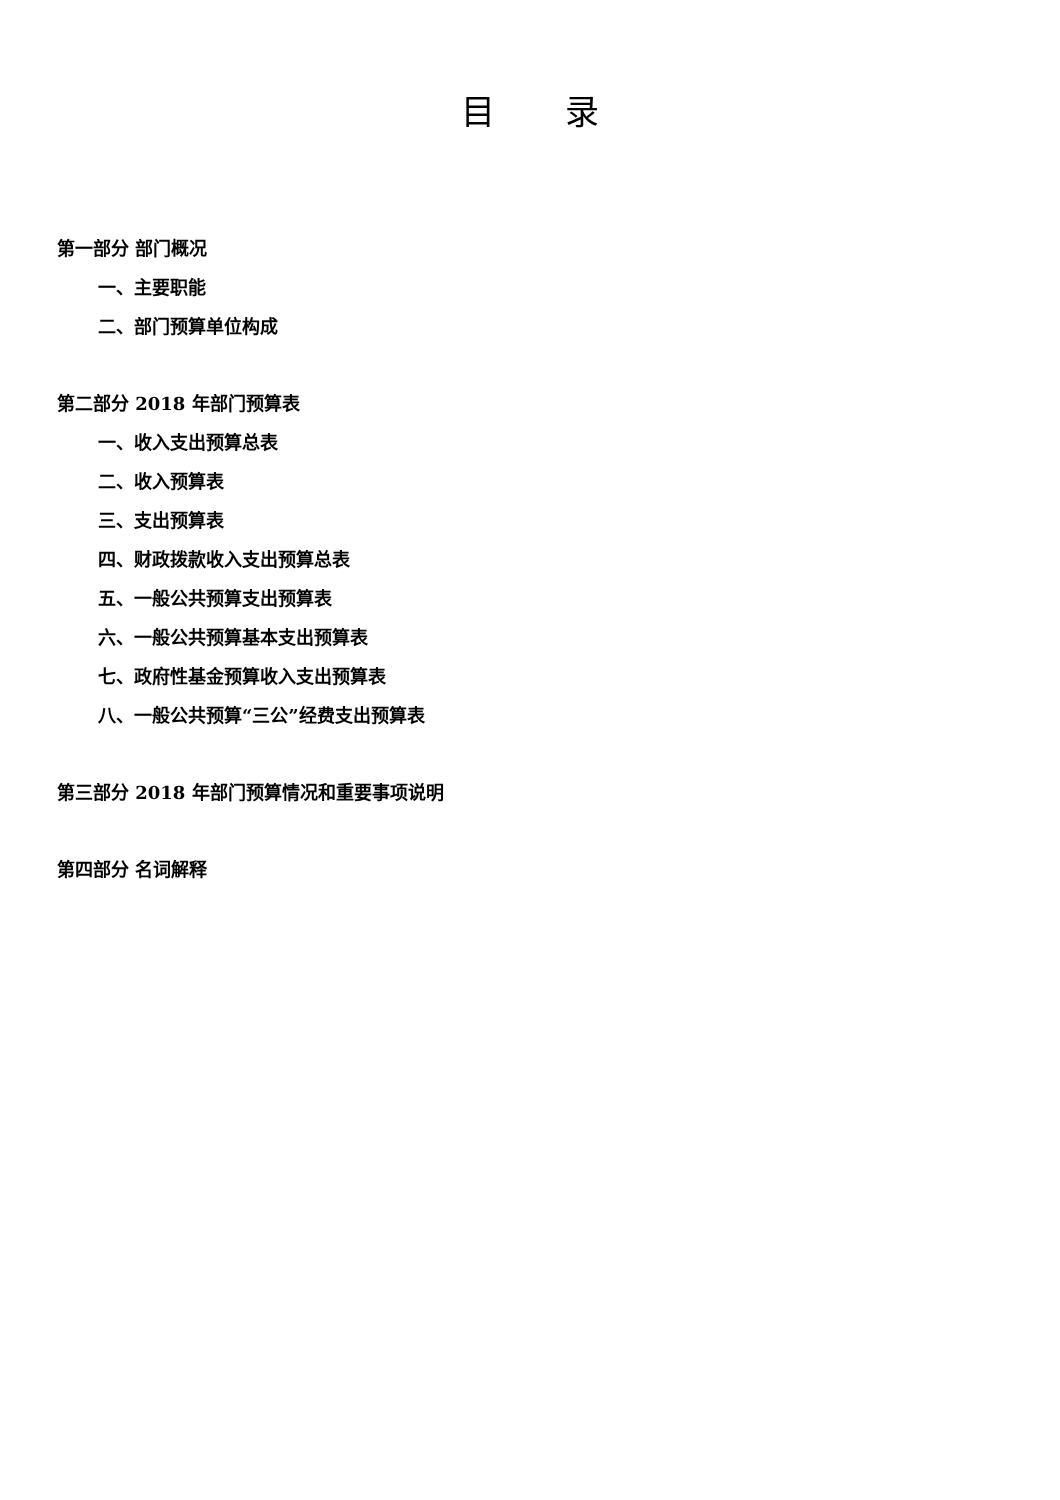目 录
第一部分 部门概况
一、主要职能
二、部门预算单位构成
第二部分 2018 年部门预算表
一、收入支出预算总表
二、收入预算表
三、支出预算表
四、财政拨款收入支出预算总表
五、一般公共预算支出预算表
六、一般公共预算基本支出预算表
七、政府性基金预算收入支出预算表
八、一般公共预算“三公”经费支出预算表
第三部分 2018 年部门预算情况和重要事项说明
第四部分 名词解释